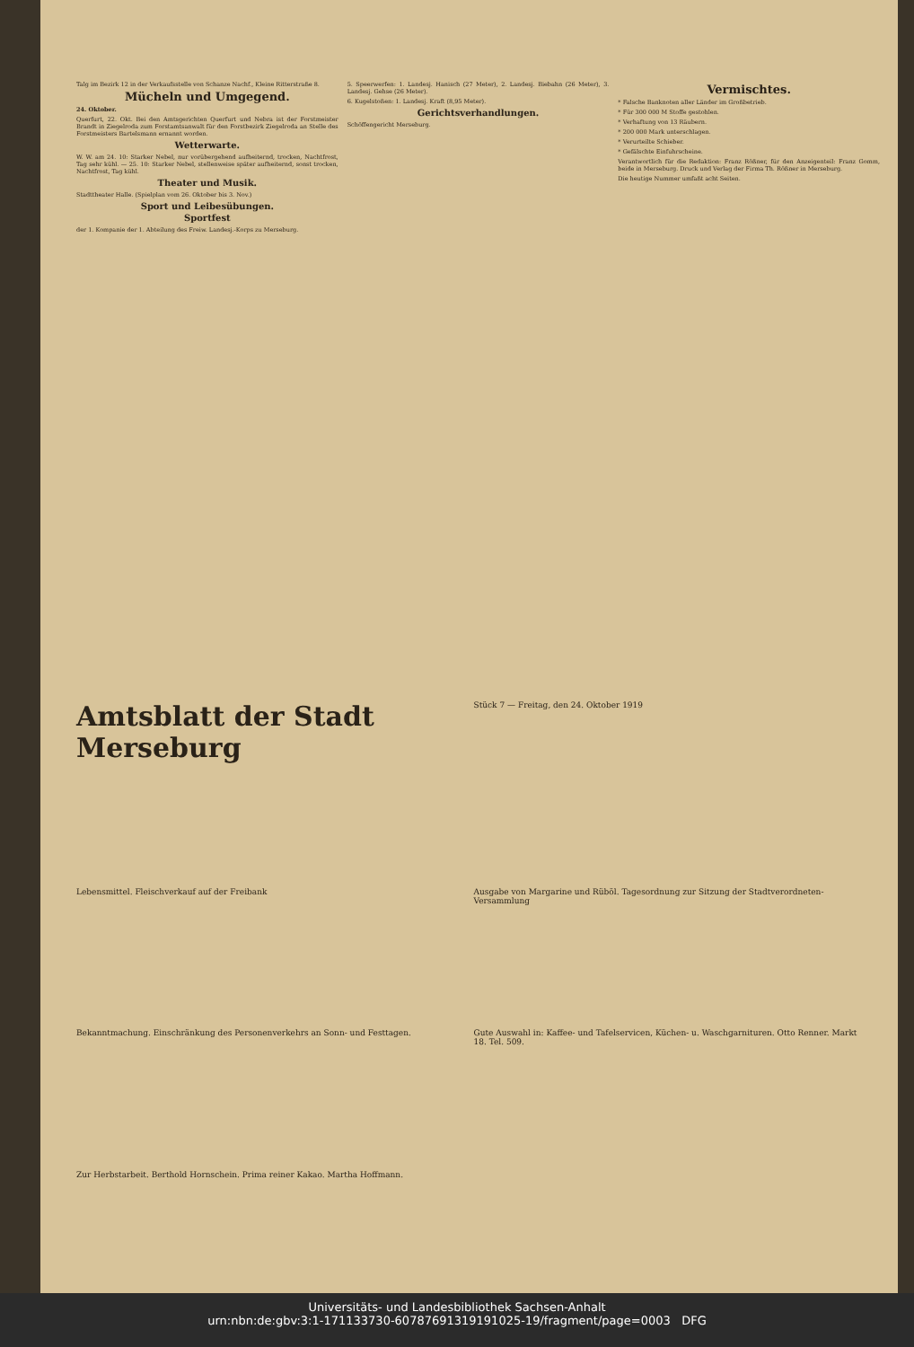Talg im Bezirk 12 in der Verkaufsstelle von Schanze Nachf., Kleine Ritterstraße 8.
Mücheln und Umgegend.
24. Oktober.
Querfurt, 22. Okt. Bei den Amtsgerichten Querfurt und Nebra ist der Forstmeister Brandt in Ziegelroda zum Forstamtsanwalt für den Forstbezirk Ziegelroda an Stelle des Forstmeisters Bartelsmann ernannt worden.
Wetterwarte.
W. W. am 24. 10: Starker Nebel, nur vorübergehend aufheiternd, trocken, Nachtfrost, Tag sehr kühl. — 25. 10: Starker Nebel, stellenweise später aufheiternd, sonst trocken, Nachtfrost, Tag kühl.
Theater und Musik.
Stadttheater Halle. (Spielplan vom 26. Oktober bis 3. Nov.)
Sport und Leibesübungen.
Sportfest
der 1. Kompanie der 1. Abteilung des Freiw. Landesj.-Korps zu Merseburg.
5. Speerwerfen: 1. Landesj. Hanisch (27 Meter), 2. Landesj. Biebahn (26 Meter), 3. Landesj. Gehse (26 Meter).
6. Kugelstoßen: 1. Landesj. Kraft (8,95 Meter).
Gerichtsverhandlungen.
Schöffengericht Merseburg.
Vermischtes.
* Falsche Banknoten aller Länder im Großbetrieb.
* Für 300 000 M Stoffe gestohlen.
* Verhaftung von 13 Räubern.
* 200 000 Mark unterschlagen.
* Verurteilte Schieber.
* Gefälschte Einfuhrscheine.
Verantwortlich für die Redaktion: Franz Rößner, für den Anzeigenteil: Franz Gomm, beide in Merseburg. Druck und Verlag der Firma Th. Rößner in Merseburg.
Die heutige Nummer umfaßt acht Seiten.
Amtsblatt der Stadt Merseburg
Stück 7 — Freitag, den 24. Oktober 1919
Lebensmittel. Fleischverkauf auf der Freibank
Ausgabe von Margarine und Rüböl. Tagesordnung zur Sitzung der Stadtverordneten-Versammlung
Bekanntmachung. Einschränkung des Personenverkehrs an Sonn- und Festtagen.
Gute Auswahl in: Kaffee- und Tafelservicen, Küchen- u. Waschgarnituren. Otto Renner. Markt 18. Tel. 509.
Zur Herbstarbeit. Berthold Hornschein. Prima reiner Kakao. Martha Hoffmann.
Universitäts- und Landesbibliothek Sachsen-Anhalt
urn:nbn:de:gbv:3:1-171133730-60787691319191025-19/fragment/page=0003 DFG